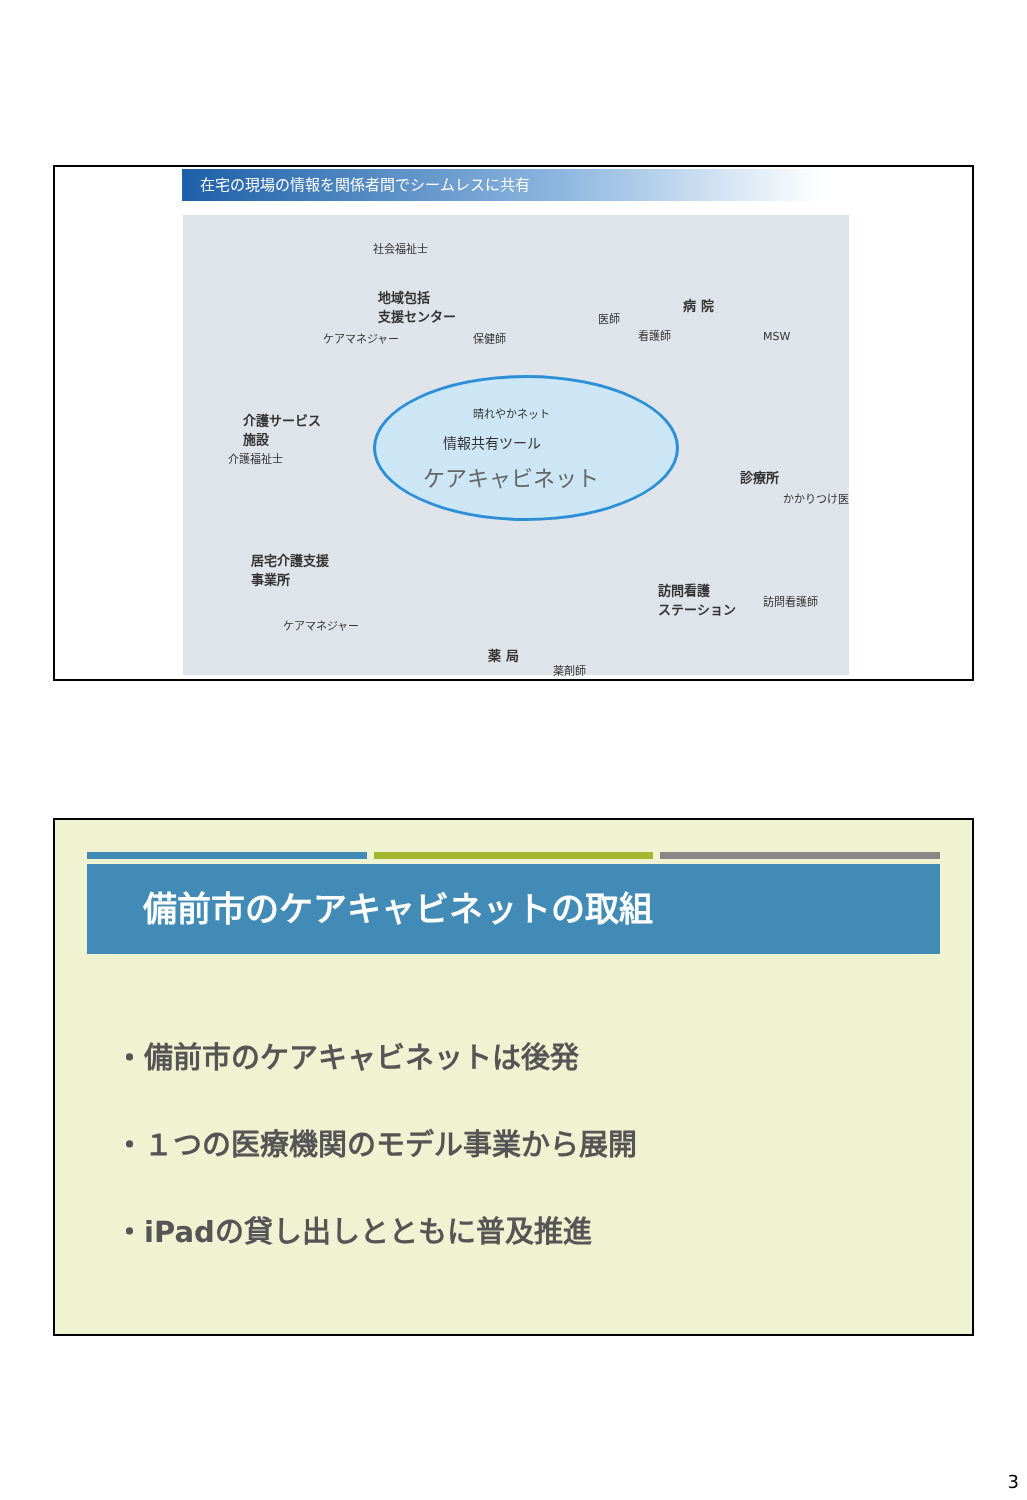在宅の現場の情報を関係者間でシームレスに共有
社会福祉士
地域包括
支援センター
ケアマネジャー 保健師
医師
看護師
病 院
MSW
介護サービス
施設
介護福祉士
晴れやかネット
情報共有ツール
ケアキャビネット 診療所
かかりつけ医
居宅介護支援
事業所
ケアマネジャー
訪問看護
ステーション 訪問看護師
薬 局
薬剤師
備前市のケアキャビネットの取組
・備前市のケアキャビネットは後発
・１つの医療機関のモデル事業から展開
・iPadの貸し出しとともに普及推進
3